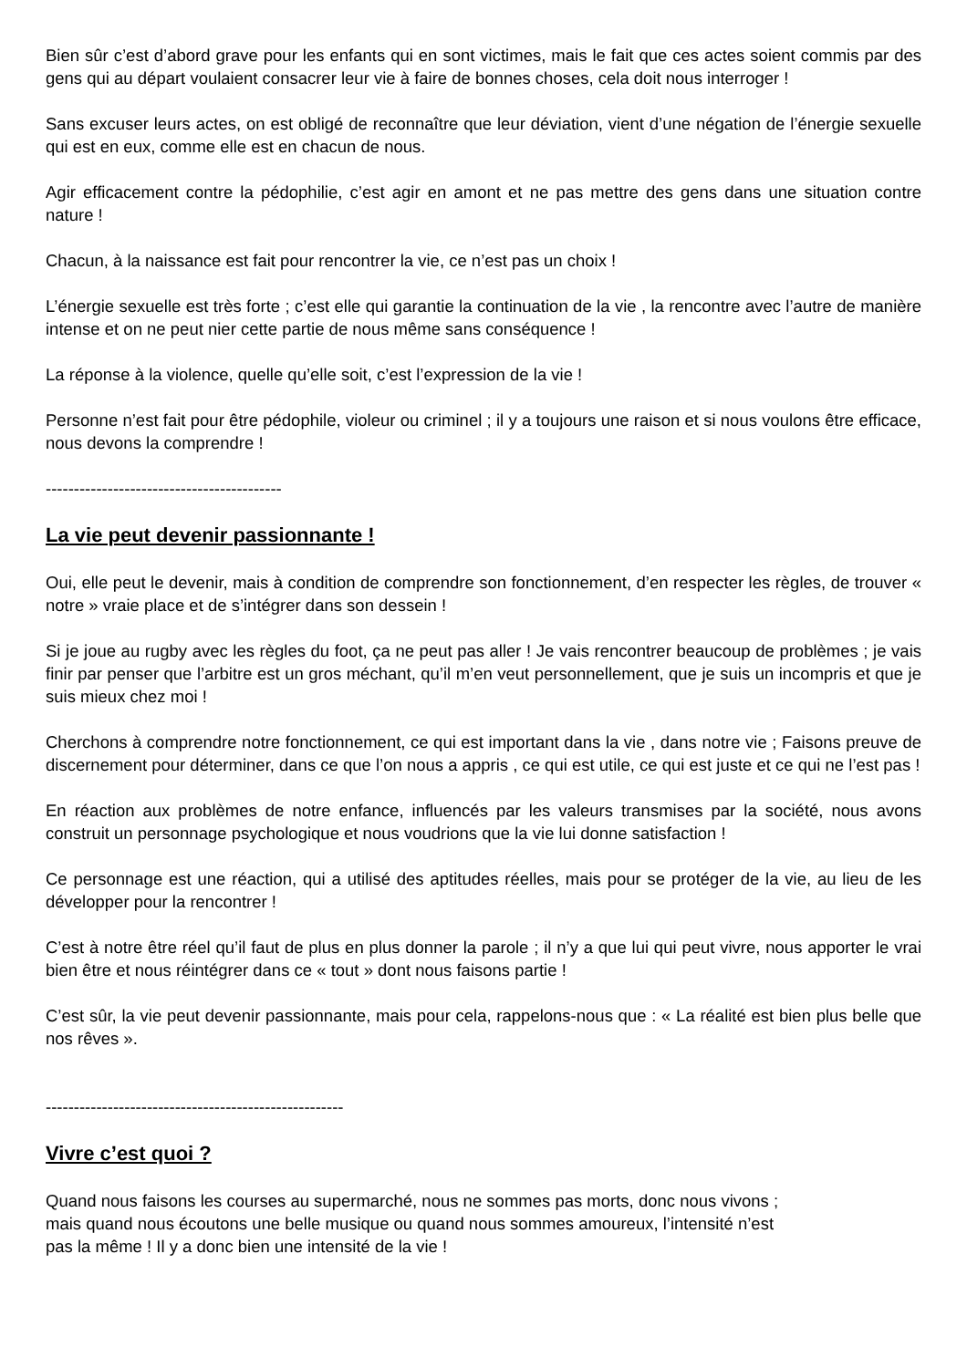Bien sûr c’est d’abord grave pour les enfants qui en sont victimes, mais le fait que ces actes soient commis par des gens qui au départ voulaient consacrer leur vie à faire de bonnes choses, cela doit nous interroger !
Sans excuser leurs actes, on est obligé de reconnaître que leur déviation, vient d’une négation de l’énergie sexuelle qui est en eux, comme elle est en chacun de nous.
Agir efficacement contre la pédophilie, c’est agir en amont et ne pas mettre des gens dans une situation contre nature !
Chacun, à la naissance est fait pour rencontrer la vie, ce n’est pas un choix !
L’énergie sexuelle est très forte ; c’est elle qui garantie la continuation de la vie , la rencontre avec l’autre de manière intense et on ne peut nier cette partie de nous même sans conséquence !
La réponse à la violence, quelle qu’elle soit, c’est l’expression de la vie !
Personne n’est fait pour être pédophile, violeur ou criminel ; il y a toujours une raison et si nous voulons être efficace, nous devons la comprendre !
------------------------------------------
La vie peut devenir passionnante !
Oui, elle peut le devenir, mais à condition de comprendre son fonctionnement, d’en respecter les règles, de trouver « notre » vraie place et de s’intégrer dans son dessein !
Si je joue au rugby avec les règles du foot, ça ne peut pas aller ! Je vais rencontrer beaucoup de problèmes ; je vais finir par penser que l’arbitre est un gros méchant, qu’il m’en veut personnellement, que je suis un incompris et que je suis mieux chez moi !
Cherchons à comprendre notre fonctionnement, ce qui est important dans la vie , dans notre vie ; Faisons preuve de discernement pour déterminer, dans ce que l’on nous a appris , ce qui est utile, ce qui est juste et ce qui ne l’est pas !
En réaction aux problèmes de notre enfance, influencés par les valeurs transmises par la société, nous avons construit un personnage psychologique et nous voudrions que la vie lui donne satisfaction !
Ce personnage est une réaction, qui a utilisé des aptitudes réelles, mais pour se protéger de la vie, au lieu de les développer pour la rencontrer !
C’est à notre être réel qu’il faut de plus en plus donner la parole ; il n’y a que lui qui peut vivre, nous apporter le vrai bien être et nous réintégrer dans ce « tout » dont nous faisons partie !
C’est sûr, la vie peut devenir passionnante, mais pour cela, rappelons-nous que : « La réalité est bien plus belle que nos rêves ».
-----------------------------------------------------
Vivre c’est quoi ?
Quand nous faisons les courses au supermarché, nous ne sommes pas morts, donc nous vivons ;
mais quand nous écoutons une belle musique ou quand nous sommes amoureux, l’intensité n’est
pas la même ! Il y a donc bien une intensité de la vie !